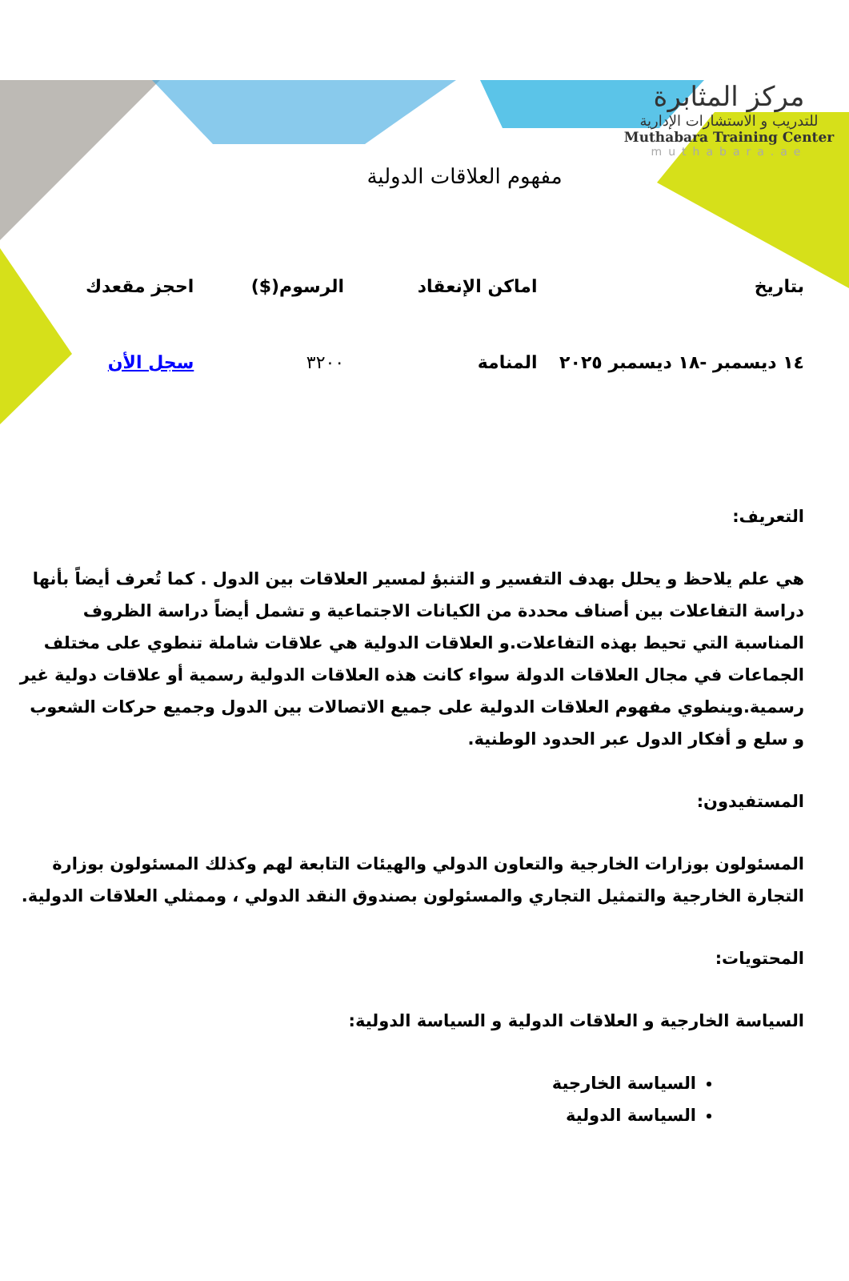مركز المثابرة
للتدريب و الاستشارات الإدارية
Muthabara Training Center
muthabara.ae
مفهوم العلاقات الدولية
| بتاريخ | اماكن الإنعقاد | الرسوم($) | احجز مقعدك |
| --- | --- | --- | --- |
| ١٤ ديسمبر -١٨ ديسمبر ٢٠٢٥ | المنامة | ٣٢٠٠ | سجل الأن |
التعريف:
هي علم يلاحظ و يحلل بهدف التفسير و التنبؤ لمسير العلاقات بين الدول . كما تُعرف أيضاً بأنها دراسة التفاعلات بين أصناف محددة من الكيانات الاجتماعية و تشمل أيضاً دراسة الظروف المناسبة التي تحيط بهذه التفاعلات.و العلاقات الدولية هي علاقات شاملة تنطوي على مختلف الجماعات في مجال العلاقات الدولة سواء كانت هذه العلاقات الدولية رسمية أو علاقات دولية غير رسمية.وينطوي مفهوم العلاقات الدولية على جميع الاتصالات بين الدول وجميع حركات الشعوب و سلع و أفكار الدول عبر الحدود الوطنية.
المستفيدون:
المسئولون بوزارات الخارجية والتعاون الدولي والهيئات التابعة لهم وكذلك المسئولون بوزارة التجارة الخارجية والتمثيل التجاري والمسئولون بصندوق النقد الدولي ، وممثلي العلاقات الدولية.
المحتويات:
السياسة الخارجية و العلاقات الدولية و السياسة الدولية:
السياسة الخارجية
السياسة الدولية